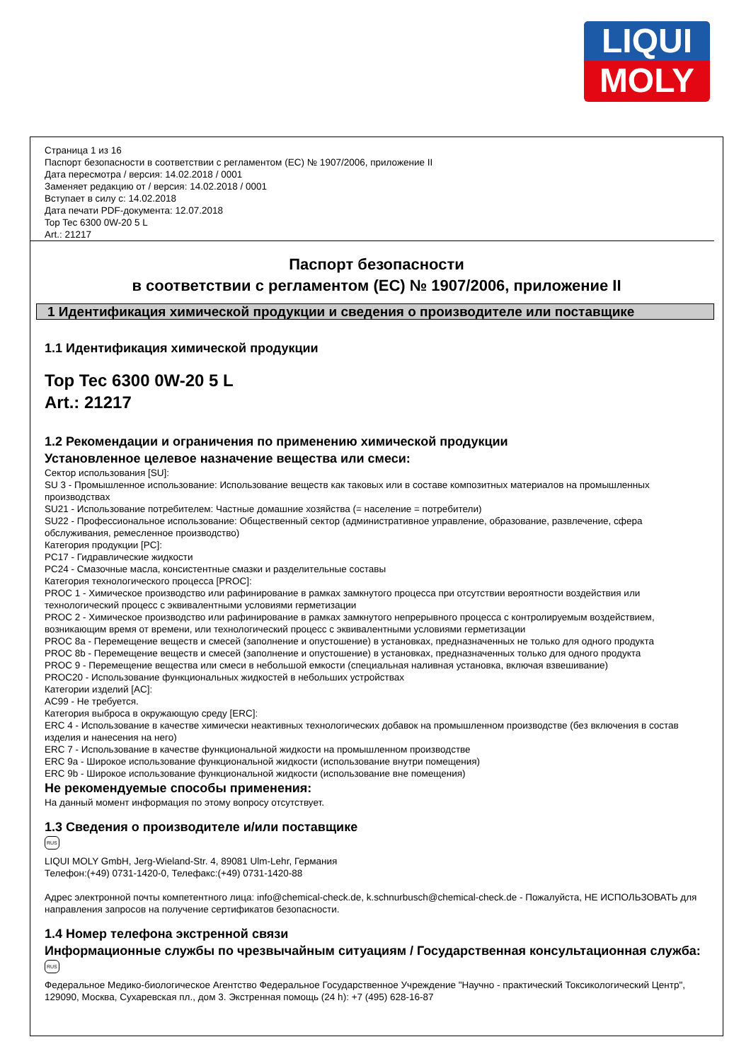LIQUI
MOLY
Страница 1 из 16
Паспорт безопасности в соответствии с регламентом (EC) № 1907/2006, приложение II
Дата пересмотра / версия: 14.02.2018 / 0001
Заменяет редакцию от / версия: 14.02.2018 / 0001
Вступает в силу с: 14.02.2018
Дата печати PDF-документа: 12.07.2018
Top Tec 6300 0W-20 5 L
Art.: 21217
Паспорт безопасности
в соответствии с регламентом (EC) № 1907/2006, приложение II
1 Идентификация химической продукции и сведения о производителе или поставщике
1.1 Идентификация химической продукции
Top Tec 6300 0W-20 5 L
Art.: 21217
1.2 Рекомендации и ограничения по применению химической продукции
Установленное целевое назначение вещества или смеси:
Сектор использования [SU]:
SU 3 - Промышленное использование: Использование веществ как таковых или в составе композитных материалов на промышленных производствах
SU21 - Использование потребителем: Частные домашние хозяйства (= население = потребители)
SU22 - Профессиональное использование: Общественный сектор (административное управление, образование, развлечение, сфера обслуживания, ремесленное производство)
Категория продукции [PC]:
PC17 - Гидравлические жидкости
PC24 - Смазочные масла, консистентные смазки и разделительные составы
Категория технологического процесса [PROC]:
PROC 1 - Химическое производство или рафинирование в рамках замкнутого процесса при отсутствии вероятности воздействия или технологический процесс с эквивалентными условиями герметизации
PROC 2 - Химическое производство или рафинирование в рамках замкнутого непрерывного процесса с контролируемым воздействием, возникающим время от времени, или технологический процесс с эквивалентными условиями герметизации
PROC 8a - Перемещение веществ и смесей (заполнение и опустошение) в установках, предназначенных не только для одного продукта
PROC 8b - Перемещение веществ и смесей (заполнение и опустошение) в установках, предназначенных только для одного продукта
PROC 9 - Перемещение вещества или смеси в небольшой емкости (специальная наливная установка, включая взвешивание)
PROC20 - Использование функциональных жидкостей в небольших устройствах
Категории изделий [AC]:
AC99 - Не требуется.
Категория выброса в окружающую среду [ERC]:
ERC 4 - Использование в качестве химически неактивных технологических добавок на промышленном производстве (без включения в состав изделия и нанесения на него)
ERC 7 - Использование в качестве функциональной жидкости на промышленном производстве
ERC 9a - Широкое использование функциональной жидкости (использование внутри помещения)
ERC 9b - Широкое использование функциональной жидкости (использование вне помещения)
Не рекомендуемые способы применения:
На данный момент информация по этому вопросу отсутствует.
1.3 Сведения о производителе и/или поставщике
RUS
LIQUI MOLY GmbH, Jerg-Wieland-Str. 4, 89081 Ulm-Lehr, Германия
Телефон:(+49) 0731-1420-0, Телефакс:(+49) 0731-1420-88
Адрес электронной почты компетентного лица: info@chemical-check.de, k.schnurbusch@chemical-check.de - Пожалуйста, НЕ ИСПОЛЬЗОВАТЬ для направления запросов на получение сертификатов безопасности.
1.4 Номер телефона экстренной связи
Информационные службы по чрезвычайным ситуациям / Государственная консультационная служба:
RUS
Федеральное Медико-биологическое Агентство Федеральное Государственное Учреждение "Научно - практический Токсикологический Центр", 129090, Москва, Сухаревская пл., дом 3. Экстренная помощь (24 h): +7 (495) 628-16-87